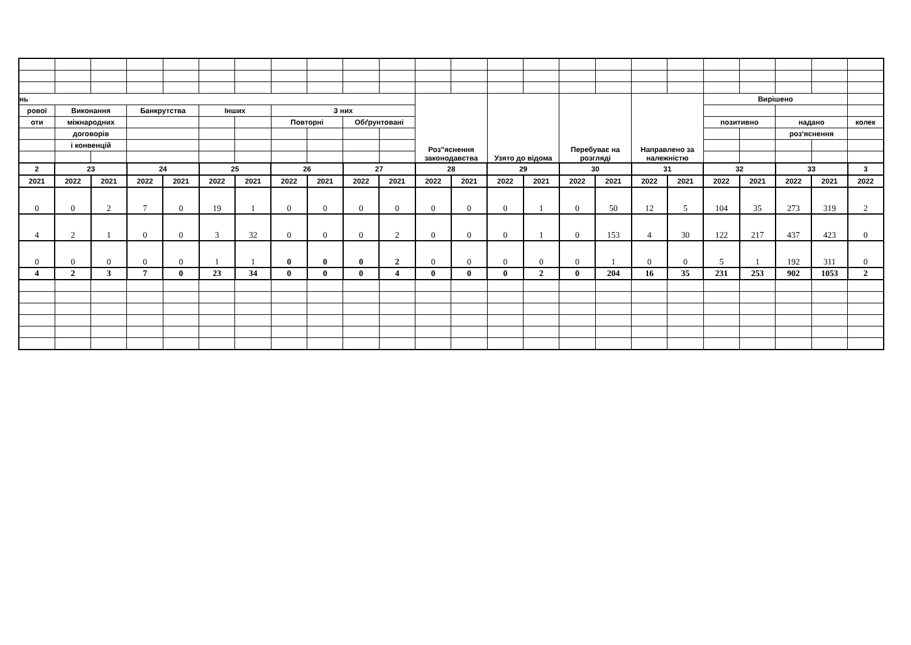| нь | | | | | | | | | | | Роз"яснення законодавства | | Узято до відома | | Перебуває на розгляді | | Направлено за належністю | | Вирішено | | | | |
| --- | --- | --- | --- | --- | --- | --- | --- | --- | --- | --- | --- | --- | --- | --- | --- | --- | --- | --- | --- | --- | --- | --- | --- |
| рової | Виконання | | Банкрутства | | Інших | | З них | | | | | | | | | | | | | | | | |
| оти | міжнародних | | | | | | Повторні | | Обґрунтовані | | | | | | | | | | позитивно | | надано | | колек |
| | договорів | | | | | | | | | | | | | | | | | | | | роз‘яснення | | |
| | і конвенцій | | | | | | | | | | | | | | | | | | | | | | |
| 2 | 23 | | 24 | | 25 | | 26 | | 27 | | 28 | | 29 | | 30 | | 31 | | 32 | | 33 | | 3 |
| 2021 | 2022 | 2021 | 2022 | 2021 | 2022 | 2021 | 2022 | 2021 | 2022 | 2021 | 2022 | 2021 | 2022 | 2021 | 2022 | 2021 | 2022 | 2021 | 2022 | 2021 | 2022 | 2021 | 2022 |
| 0 | 0 | 2 | 7 | 0 | 19 | 1 | 0 | 0 | 0 | 0 | 0 | 0 | 0 | 1 | 0 | 50 | 12 | 5 | 104 | 35 | 273 | 319 | 2 |
| 4 | 2 | 1 | 0 | 0 | 3 | 32 | 0 | 0 | 0 | 2 | 0 | 0 | 0 | 1 | 0 | 153 | 4 | 30 | 122 | 217 | 437 | 423 | 0 |
| 0 | 0 | 0 | 0 | 0 | 1 | 1 | 0 | 0 | 0 | 2 | 0 | 0 | 0 | 0 | 0 | 1 | 0 | 0 | 5 | 1 | 192 | 311 | 0 |
| 4 | 2 | 3 | 7 | 0 | 23 | 34 | 0 | 0 | 0 | 4 | 0 | 0 | 0 | 2 | 0 | 204 | 16 | 35 | 231 | 253 | 902 | 1053 | 2 |